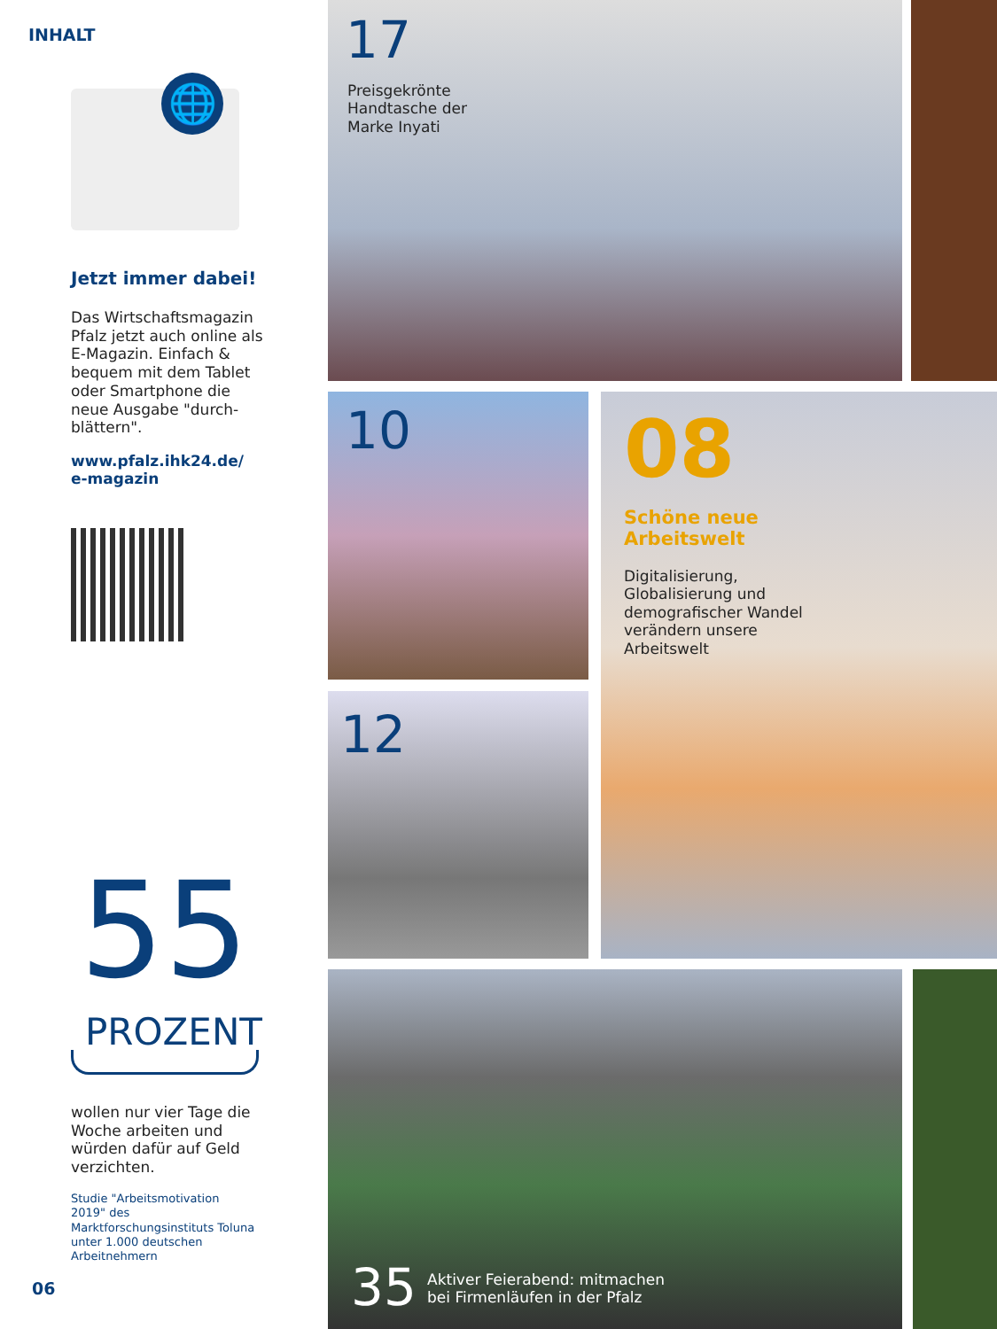INHALT
🌐
Jetzt immer dabei!
Das Wirtschaftsmagazin Pfalz jetzt auch online als E-Magazin. Einfach & bequem mit dem Tablet oder Smartphone die neue Ausgabe "durch-blättern".
www.pfalz.ihk24.de/
e-magazin
55
PROZENT
wollen nur vier Tage die Woche arbeiten und würden dafür auf Geld verzichten.
Studie "Arbeitsmotivation 2019" des Marktforschungsinstituts Toluna unter 1.000 deutschen Arbeitnehmern
06
17
Preisgekrönte
Handtasche der
Marke Inyati
10
08
Schöne neue
Arbeitswelt
Digitalisierung,
Globalisierung und
demografischer Wandel
verändern unsere
Arbeitswelt
12
35
Aktiver Feierabend: mitmachen
bei Firmenläufen in der Pfalz